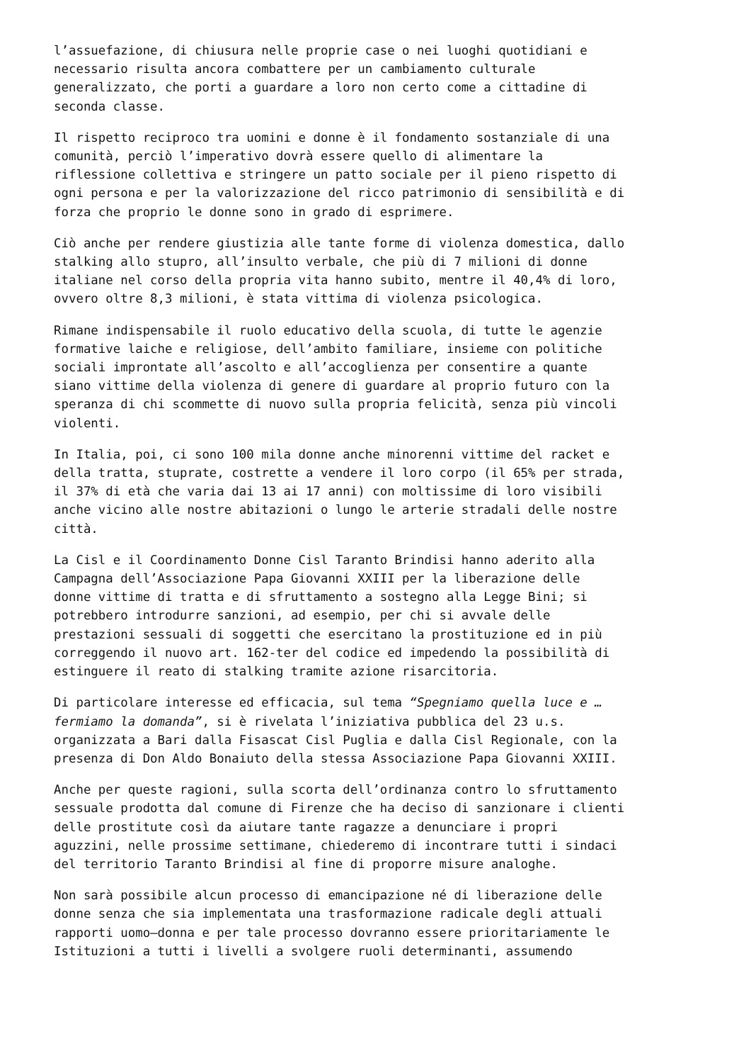l’assuefazione, di chiusura nelle proprie case o nei luoghi quotidiani e necessario risulta ancora combattere per un cambiamento culturale generalizzato, che porti a guardare a loro non certo come a cittadine di seconda classe.
Il rispetto reciproco tra uomini e donne è il fondamento sostanziale di una comunità, perciò l’imperativo dovrà essere quello di alimentare la riflessione collettiva e stringere un patto sociale per il pieno rispetto di ogni persona e per la valorizzazione del ricco patrimonio di sensibilità e di forza che proprio le donne sono in grado di esprimere.
Ciò anche per rendere giustizia alle tante forme di violenza domestica, dallo stalking allo stupro, all’insulto verbale, che più di 7 milioni di donne italiane nel corso della propria vita hanno subito, mentre il 40,4% di loro, ovvero oltre 8,3 milioni, è stata vittima di violenza psicologica.
Rimane indispensabile il ruolo educativo della scuola, di tutte le agenzie formative laiche e religiose, dell’ambito familiare, insieme con politiche sociali improntate all’ascolto e all’accoglienza per consentire a quante siano vittime della violenza di genere di guardare al proprio futuro con la speranza di chi scommette di nuovo sulla propria felicità, senza più vincoli violenti.
In Italia, poi, ci sono 100 mila donne anche minorenni vittime del racket e della tratta, stuprate, costrette a vendere il loro corpo (il 65% per strada, il 37% di età che varia dai 13 ai 17 anni) con moltissime di loro visibili anche vicino alle nostre abitazioni o lungo le arterie stradali delle nostre città.
La Cisl e il Coordinamento Donne Cisl Taranto Brindisi hanno aderito alla Campagna dell’Associazione Papa Giovanni XXIII per la liberazione delle donne vittime di tratta e di sfruttamento a sostegno alla Legge Bini; si potrebbero introdurre sanzioni, ad esempio, per chi si avvale delle prestazioni sessuali di soggetti che esercitano la prostituzione ed in più correggendo il nuovo art. 162-ter del codice ed impedendo la possibilità di estinguere il reato di stalking tramite azione risarcitoria.
Di particolare interesse ed efficacia, sul tema “Spegniamo quella luce e … fermiamo la domanda”, si è rivelata l’iniziativa pubblica del 23 u.s. organizzata a Bari dalla Fisascat Cisl Puglia e dalla Cisl Regionale, con la presenza di Don Aldo Bonaiuto della stessa Associazione Papa Giovanni XXIII.
Anche per queste ragioni, sulla scorta dell’ordinanza contro lo sfruttamento sessuale prodotta dal comune di Firenze che ha deciso di sanzionare i clienti delle prostitute così da aiutare tante ragazze a denunciare i propri aguzzini, nelle prossime settimane, chiederemo di incontrare tutti i sindaci del territorio Taranto Brindisi al fine di proporre misure analoghe.
Non sarà possibile alcun processo di emancipazione né di liberazione delle donne senza che sia implementata una trasformazione radicale degli attuali rapporti uomo–donna e per tale processo dovranno essere prioritariamente le Istituzioni a tutti i livelli a svolgere ruoli determinanti, assumendo